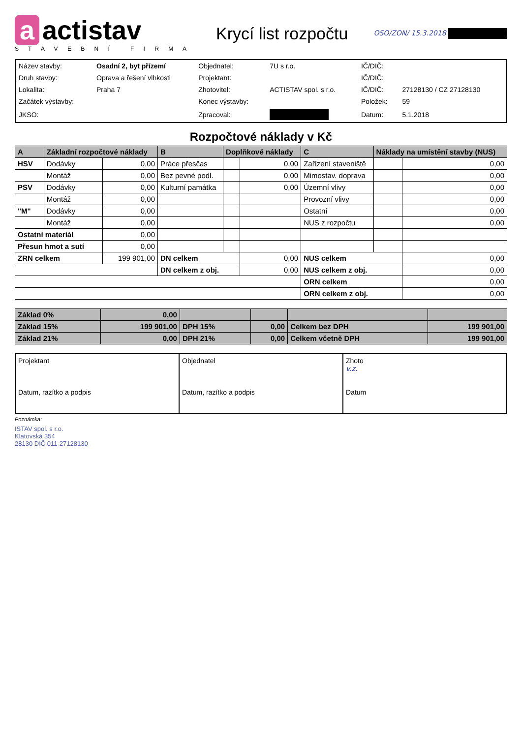a actistav
S T A V E B N Í F I R M A
Krycí list rozpočtu
OSO/ZON/ 15.3.2018
| Název stavby: | Osadní 2, byt přízemí | Objednatel: | 7U s r.o. | IČ/DIČ: | |
| Druh stavby: | Oprava a řešení vlhkosti | Projektant: | | IČ/DIČ: | |
| Lokalita: | Praha 7 | Zhotovitel: | ACTISTAV spol. s r.o. | IČ/DIČ: | 27128130 / CZ 27128130 |
| Začátek výstavby: | | Konec výstavby: | | Položek: | 59 |
| JKSO: | | Zpracoval: | | Datum: | 5.1.2018 |
Rozpočtové náklady v Kč
| A | Základní rozpočtové náklady | | B | Doplňkové náklady | | C | Náklady na umístění stavby (NUS) | |
| --- | --- | --- | --- | --- | --- | --- | --- | --- |
| HSV | Dodávky | 0,00 | Práce přesčas | | 0,00 | Zařízení staveniště | | 0,00 |
| | Montáž | 0,00 | Bez pevné podl. | | 0,00 | Mimostav. doprava | | 0,00 |
| PSV | Dodávky | 0,00 | Kulturní památka | | 0,00 | Územní vlivy | | 0,00 |
| | Montáž | 0,00 | | | | Provozní vlivy | | 0,00 |
| "M" | Dodávky | 0,00 | | | | Ostatní | | 0,00 |
| | Montáž | 0,00 | | | | NUS z rozpočtu | | 0,00 |
| Ostatní materiál | | 0,00 | | | | | | |
| Přesun hmot a sutí | | 0,00 | | | | | | |
| ZRN celkem | | 199 901,00 | DN celkem | | 0,00 | NUS celkem | | 0,00 |
| | | | DN celkem z obj. | | 0,00 | NUS celkem z obj. | | 0,00 |
| | | | | | | ORN celkem | | 0,00 |
| | | | | | | ORN celkem z obj. | | 0,00 |
| Základ 0% | 0,00 | | | | |
| Základ 15% | 199 901,00 | DPH 15% | 0,00 | Celkem bez DPH | 199 901,00 |
| Základ 21% | 0,00 | DPH 21% | 0,00 | Celkem včetně DPH | 199 901,00 |
| Projektant Datum, razítko a podpis | Objednatel Datum, razítko a podpis | Zhoto v.z. Datum |
Poznámka:
ISTAV spol. s r.o.
Klatovská 354
28130 DIČ 011-27128130